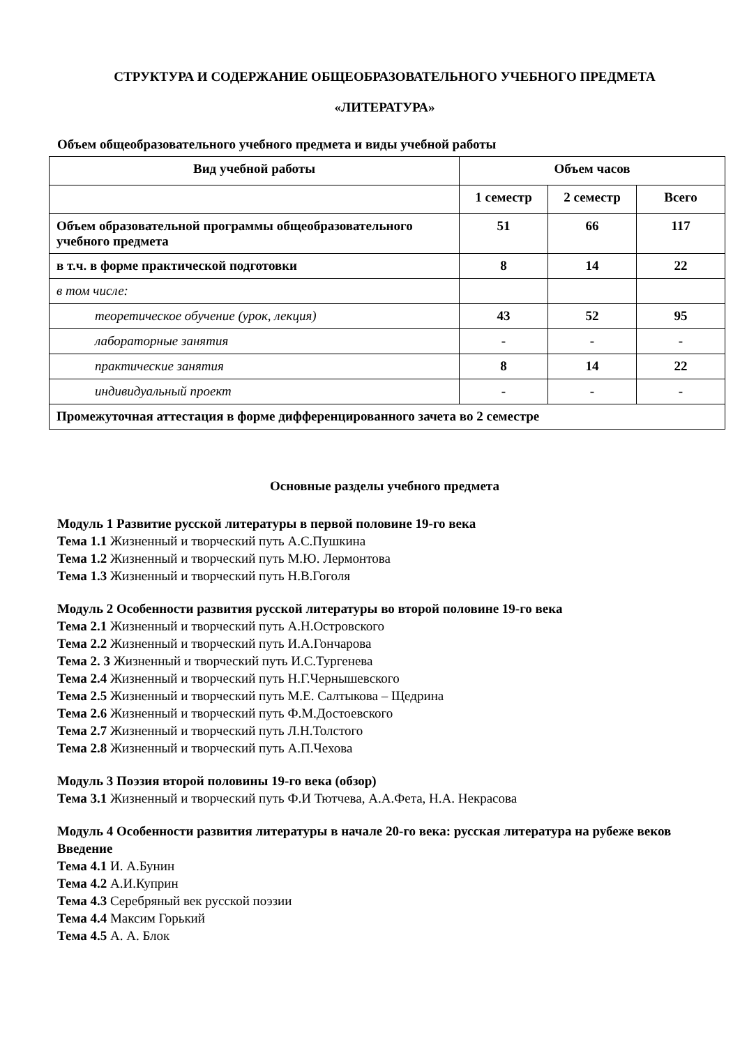СТРУКТУРА И СОДЕРЖАНИЕ ОБЩЕОБРАЗОВАТЕЛЬНОГО УЧЕБНОГО ПРЕДМЕТА
«ЛИТЕРАТУРА»
Объем общеобразовательного учебного предмета и виды учебной работы
| Вид учебной работы | Объем часов | | |
| --- | --- | --- | --- |
| | 1 семестр | 2 семестр | Всего |
| Объем образовательной программы общеобразовательного учебного предмета | 51 | 66 | 117 |
| в т.ч. в форме практической подготовки | 8 | 14 | 22 |
| в том числе: | | | |
| теоретическое обучение (урок, лекция) | 43 | 52 | 95 |
| лабораторные занятия | - | - | - |
| практические занятия | 8 | 14 | 22 |
| индивидуальный проект | - | - | - |
| Промежуточная аттестация в форме дифференцированного зачета во 2 семестре | | | |
Основные разделы учебного предмета
Модуль 1 Развитие русской литературы в первой половине 19-го века
Тема 1.1 Жизненный и творческий путь А.С.Пушкина
Тема 1.2 Жизненный и творческий путь М.Ю. Лермонтова
Тема 1.3 Жизненный и творческий путь Н.В.Гоголя
Модуль 2 Особенности развития русской литературы во второй половине 19-го века
Тема 2.1 Жизненный и творческий путь А.Н.Островского
Тема 2.2 Жизненный и творческий путь И.А.Гончарова
Тема 2. 3 Жизненный и творческий путь И.С.Тургенева
Тема 2.4 Жизненный и творческий путь Н.Г.Чернышевского
Тема 2.5 Жизненный и творческий путь М.Е. Салтыкова – Щедрина
Тема 2.6 Жизненный и творческий путь Ф.М.Достоевского
Тема 2.7 Жизненный и творческий путь Л.Н.Толстого
Тема 2.8 Жизненный и творческий путь А.П.Чехова
Модуль 3 Поэзия второй половины 19-го века (обзор)
Тема 3.1 Жизненный и творческий путь Ф.И Тютчева, А.А.Фета, Н.А. Некрасова
Модуль 4 Особенности развития литературы в начале 20-го века: русская литература на рубеже веков
Введение
Тема 4.1 И. А.Бунин
Тема 4.2 А.И.Куприн
Тема 4.3 Серебряный век русской поэзии
Тема 4.4 Максим Горький
Тема 4.5 А. А. Блок